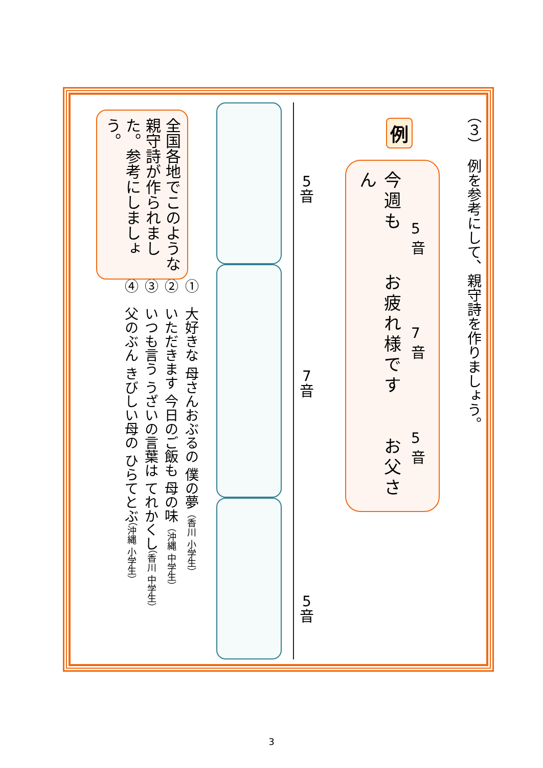（３）　例を参考にして、親守詩を作りましょう。
例
5
音
7
音
5
音
今週も　　お疲れ様です　　お父さん
5
音
7
音
5
音
①　大好きな 母さんおぶるの 僕の夢（香川 小学生）
②　いただきます 今日のご飯も 母の味（沖縄 中学生）
③　いつも言う うざいの言葉は てれかくし（香川 中学生）
④　父のぶん きびしい母の ひらてとぶ（沖縄 小学生）
全国各地でこのような親守詩が作られました。参考にしましょう。
3